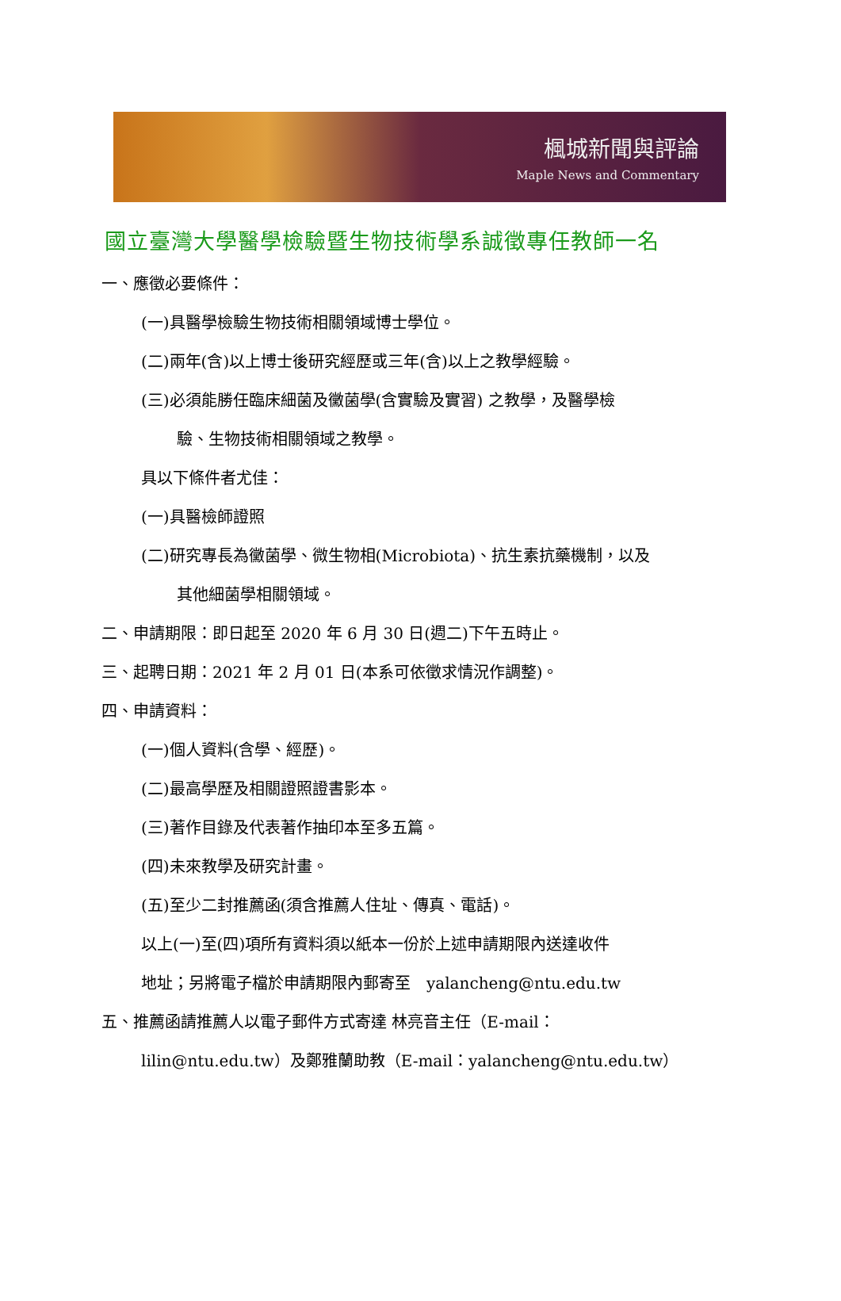楓城新聞與評論
Maple News and Commentary
國立臺灣大學醫學檢驗暨生物技術學系誠徵專任教師一名
一、應徵必要條件：
(一)具醫學檢驗生物技術相關領域博士學位。
(二)兩年(含)以上博士後研究經歷或三年(含)以上之教學經驗。
(三)必須能勝任臨床細菌及黴菌學(含實驗及實習) 之教學，及醫學檢
驗、生物技術相關領域之教學。
具以下條件者尤佳：
(一)具醫檢師證照
(二)研究專長為黴菌學、微生物相(Microbiota)、抗生素抗藥機制，以及
其他細菌學相關領域。
二、申請期限：即日起至 2020 年 6 月 30 日(週二)下午五時止。
三、起聘日期：2021 年 2 月 01 日(本系可依徵求情況作調整)。
四、申請資料：
(一)個人資料(含學、經歷)。
(二)最高學歷及相關證照證書影本。
(三)著作目錄及代表著作抽印本至多五篇。
(四)未來教學及研究計畫。
(五)至少二封推薦函(須含推薦人住址、傳真、電話)。
以上(一)至(四)項所有資料須以紙本一份於上述申請期限內送達收件
地址；另將電子檔於申請期限內郵寄至　yalancheng@ntu.edu.tw
五、推薦函請推薦人以電子郵件方式寄達 林亮音主任（E-mail：
lilin@ntu.edu.tw）及鄭雅蘭助教（E-mail：yalancheng@ntu.edu.tw）